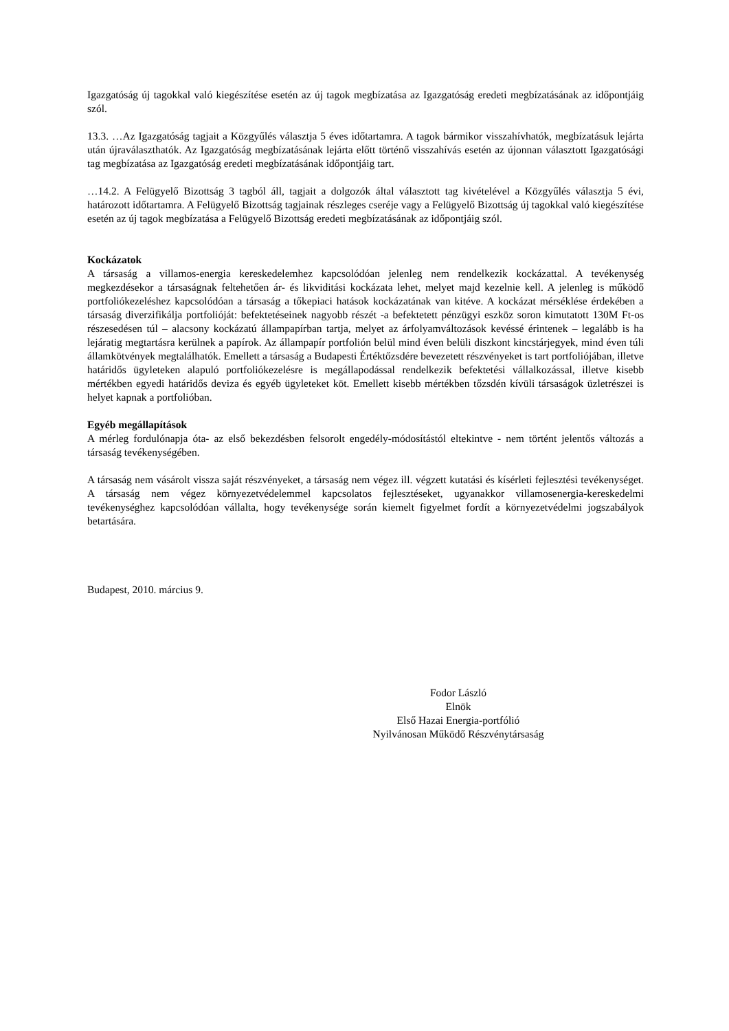Igazgatóság új tagokkal való kiegészítése esetén az új tagok megbízatása az Igazgatóság eredeti megbízatásának az időpontjáig szól.
13.3. …Az Igazgatóság tagjait a Közgyűlés választja 5 éves időtartamra. A tagok bármikor visszahívhatók, megbízatásuk lejárta után újraválaszthatók. Az Igazgatóság megbízatásának lejárta előtt történő visszahívás esetén az újonnan választott Igazgatósági tag megbízatása az Igazgatóság eredeti megbízatásának időpontjáig tart.
…14.2. A Felügyelő Bizottság 3 tagból áll, tagjait a dolgozók által választott tag kivételével a Közgyűlés választja 5 évi, határozott időtartamra. A Felügyelő Bizottság tagjainak részleges cseréje vagy a Felügyelő Bizottság új tagokkal való kiegészítése esetén az új tagok megbízatása a Felügyelő Bizottság eredeti megbízatásának az időpontjáig szól.
Kockázatok
A társaság a villamos-energia kereskedelemhez kapcsolódóan jelenleg nem rendelkezik kockázattal. A tevékenység megkezdésekor a társaságnak feltehetően ár- és likviditási kockázata lehet, melyet majd kezelnie kell. A jelenleg is működő portfoliókezeléshez kapcsolódóan a társaság a tőkepiaci hatások kockázatának van kitéve. A kockázat mérséklése érdekében a társaság diverzifikálja portfolióját: befektetéseinek nagyobb részét -a befektetett pénzügyi eszköz soron kimutatott 130M Ft-os részesedésen túl – alacsony kockázatú állampapírban tartja, melyet az árfolyamváltozások kevéssé érintenek – legalább is ha lejáratig megtartásra kerülnek a papírok. Az állampapír portfolión belül mind éven belüli diszkont kincstárjegyek, mind éven túli államkötvények megtalálhatók. Emellett a társaság a Budapesti Értéktőzsdére bevezetett részvényeket is tart portfoliójában, illetve határidős ügyleteken alapuló portfoliókezelésre is megállapodással rendelkezik befektetési vállalkozással, illetve kisebb mértékben egyedi határidős deviza és egyéb ügyleteket köt. Emellett kisebb mértékben tőzsdén kívüli társaságok üzletrészei is helyet kapnak a portfolióban.
Egyéb megállapítások
A mérleg fordulónapja óta- az első bekezdésben felsorolt engedély-módosítástól eltekintve - nem történt jelentős változás a társaság tevékenységében.
A társaság nem vásárolt vissza saját részvényeket, a társaság nem végez ill. végzett kutatási és kísérleti fejlesztési tevékenységet. A társaság nem végez környezetvédelemmel kapcsolatos fejlesztéseket, ugyanakkor villamosenergia-kereskedelmi tevékenységhez kapcsolódóan vállalta, hogy tevékenysége során kiemelt figyelmet fordít a környezetvédelmi jogszabályok betartására.
Budapest, 2010. március 9.
Fodor László
Elnök
Első Hazai Energia-portfólió
Nyilvánosan Működő Részvénytársaság